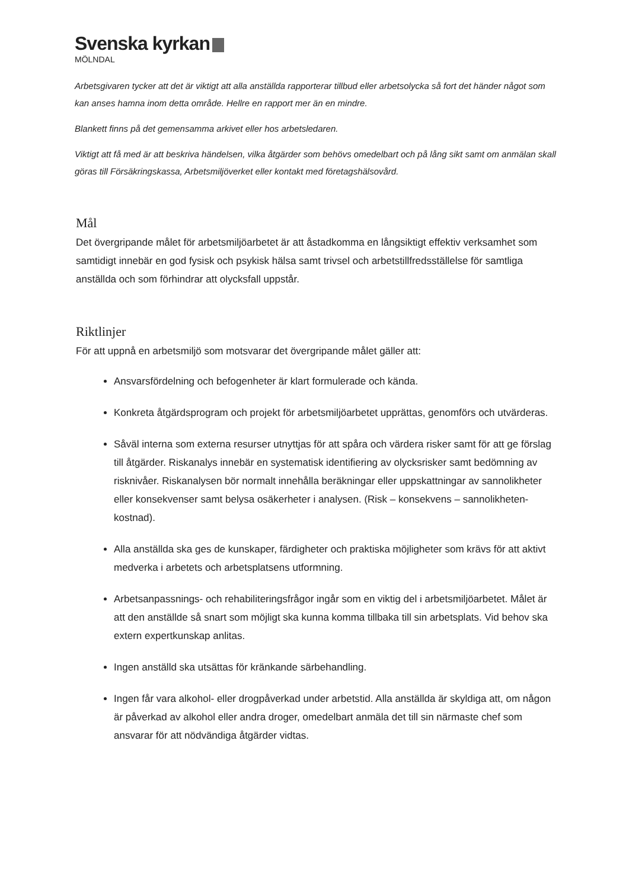Svenska kyrkan
MÖLNDAL
Arbetsgivaren tycker att det är viktigt att alla anställda rapporterar tillbud eller arbetsolycka så fort det händer något som kan anses hamna inom detta område. Hellre en rapport mer än en mindre.
Blankett finns på det gemensamma arkivet eller hos arbetsledaren.
Viktigt att få med är att beskriva händelsen, vilka åtgärder som behövs omedelbart och på lång sikt samt om anmälan skall göras till Försäkringskassa, Arbetsmiljöverket eller kontakt med företagshälsovård.
Mål
Det övergripande målet för arbetsmiljöarbetet är att åstadkomma en långsiktigt effektiv verksamhet som samtidigt innebär en god fysisk och psykisk hälsa samt trivsel och arbetstillfredsställelse för samtliga anställda och som förhindrar att olycksfall uppstår.
Riktlinjer
För att uppnå en arbetsmiljö som motsvarar det övergripande målet gäller att:
Ansvarsfördelning och befogenheter är klart formulerade och kända.
Konkreta åtgärdsprogram och projekt för arbetsmiljöarbetet upprättas, genomförs och utvärderas.
Såväl interna som externa resurser utnyttjas för att spåra och värdera risker samt för att ge förslag till åtgärder. Riskanalys innebär en systematisk identifiering av olycksrisker samt bedömning av risknivåer. Riskanalysen bör normalt innehålla beräkningar eller uppskattningar av sannolikheter eller konsekvenser samt belysa osäkerheter i analysen. (Risk – konsekvens – sannolikheten-kostnad).
Alla anställda ska ges de kunskaper, färdigheter och praktiska möjligheter som krävs för att aktivt medverka i arbetets och arbetsplatsens utformning.
Arbetsanpassnings- och rehabiliteringsfrågor ingår som en viktig del i arbetsmiljöarbetet. Målet är att den anställde så snart som möjligt ska kunna komma tillbaka till sin arbetsplats. Vid behov ska extern expertkunskap anlitas.
Ingen anställd ska utsättas för kränkande särbehandling.
Ingen får vara alkohol- eller drogpåverkad under arbetstid. Alla anställda är skyldiga att, om någon är påverkad av alkohol eller andra droger, omedelbart anmäla det till sin närmaste chef som ansvarar för att nödvändiga åtgärder vidtas.